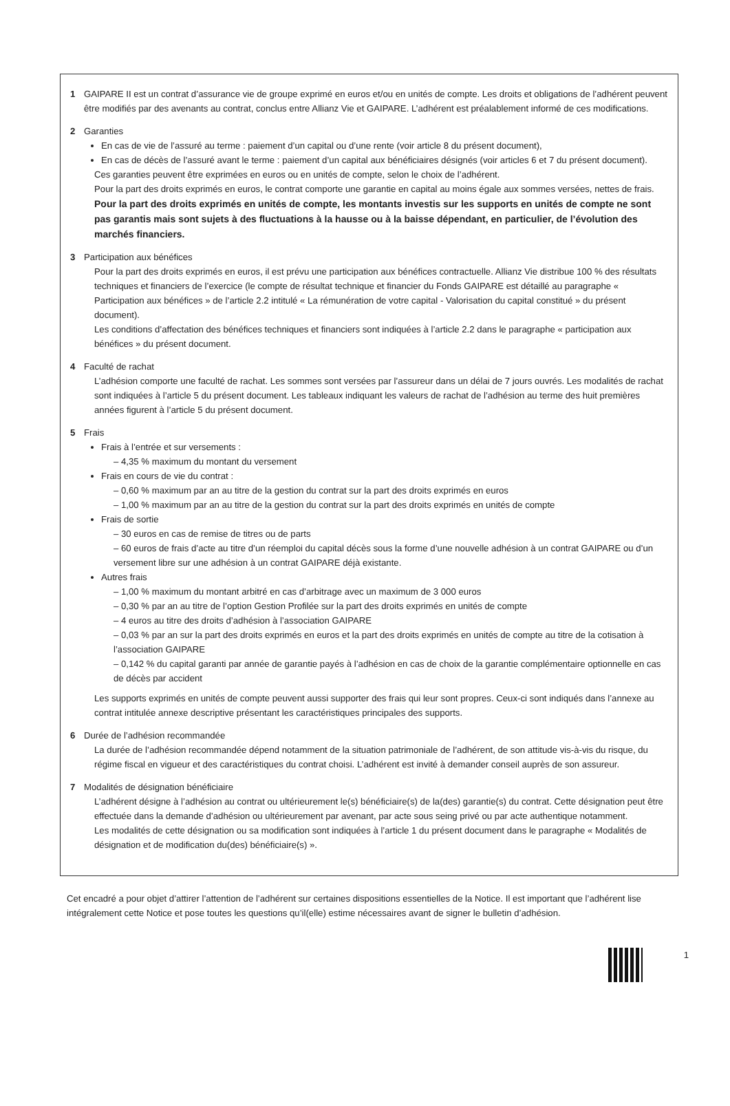1 GAIPARE II est un contrat d’assurance vie de groupe exprimé en euros et/ou en unités de compte. Les droits et obligations de l’adhérent peuvent être modifiés par des avenants au contrat, conclus entre Allianz Vie et GAIPARE. L’adhérent est préalablement informé de ces modifications.
2 Garanties
En cas de vie de l’assuré au terme : paiement d’un capital ou d’une rente (voir article 8 du présent document),
En cas de décès de l’assuré avant le terme : paiement d’un capital aux bénéficiaires désignés (voir articles 6 et 7 du présent document).
Ces garanties peuvent être exprimées en euros ou en unités de compte, selon le choix de l’adhérent.
Pour la part des droits exprimés en euros, le contrat comporte une garantie en capital au moins égale aux sommes versées, nettes de frais.
Pour la part des droits exprimés en unités de compte, les montants investis sur les supports en unités de compte ne sont pas garantis mais sont sujets à des fluctuations à la hausse ou à la baisse dépendant, en particulier, de l’évolution des marchés financiers.
3 Participation aux bénéfices
Pour la part des droits exprimés en euros, il est prévu une participation aux bénéfices contractuelle. Allianz Vie distribue 100 % des résultats techniques et financiers de l’exercice (le compte de résultat technique et financier du Fonds GAIPARE est détaillé au paragraphe « Participation aux bénéfices » de l’article 2.2 intitulé « La rémunération de votre capital - Valorisation du capital constitué » du présent document).
Les conditions d’affectation des bénéfices techniques et financiers sont indiquées à l’article 2.2 dans le paragraphe « participation aux bénéfices » du présent document.
4 Faculté de rachat
L’adhésion comporte une faculté de rachat. Les sommes sont versées par l’assureur dans un délai de 7 jours ouvrés. Les modalités de rachat sont indiquées à l’article 5 du présent document. Les tableaux indiquant les valeurs de rachat de l’adhésion au terme des huit premières années figurent à l’article 5 du présent document.
5 Frais
Frais à l’entrée et sur versements :
– 4,35 % maximum du montant du versement
Frais en cours de vie du contrat :
– 0,60 % maximum par an au titre de la gestion du contrat sur la part des droits exprimés en euros
– 1,00 % maximum par an au titre de la gestion du contrat sur la part des droits exprimés en unités de compte
Frais de sortie
– 30 euros en cas de remise de titres ou de parts
– 60 euros de frais d’acte au titre d’un réemploi du capital décès sous la forme d’une nouvelle adhésion à un contrat GAIPARE ou d’un versement libre sur une adhésion à un contrat GAIPARE déjà existante.
Autres frais
– 1,00 % maximum du montant arbitré en cas d’arbitrage avec un maximum de 3 000 euros
– 0,30 % par an au titre de l’option Gestion Profilée sur la part des droits exprimés en unités de compte
– 4 euros au titre des droits d’adhésion à l’association GAIPARE
– 0,03 % par an sur la part des droits exprimés en euros et la part des droits exprimés en unités de compte au titre de la cotisation à l’association GAIPARE
– 0,142 % du capital garanti par année de garantie payés à l’adhésion en cas de choix de la garantie complémentaire optionnelle en cas de décès par accident
Les supports exprimés en unités de compte peuvent aussi supporter des frais qui leur sont propres. Ceux-ci sont indiqués dans l’annexe au contrat intitulée annexe descriptive présentant les caractéristiques principales des supports.
6 Durée de l’adhésion recommandée
La durée de l’adhésion recommandée dépend notamment de la situation patrimoniale de l’adhérent, de son attitude vis-à-vis du risque, du régime fiscal en vigueur et des caractéristiques du contrat choisi. L’adhérent est invité à demander conseil auprès de son assureur.
7 Modalités de désignation bénéficiaire
L’adhérent désigne à l’adhésion au contrat ou ultérieurement le(s) bénéficiaire(s) de la(des) garantie(s) du contrat. Cette désignation peut être effectuée dans la demande d’adhésion ou ultérieurement par avenant, par acte sous seing privé ou par acte authentique notamment.
Les modalités de cette désignation ou sa modification sont indiquées à l’article 1 du présent document dans le paragraphe « Modalités de désignation et de modification du(des) bénéficiaire(s) ».
Cet encadré a pour objet d’attirer l’attention de l’adhérent sur certaines dispositions essentielles de la Notice. Il est important que l’adhérent lise intégralement cette Notice et pose toutes les questions qu’il(elle) estime nécessaires avant de signer le bulletin d’adhésion.
1